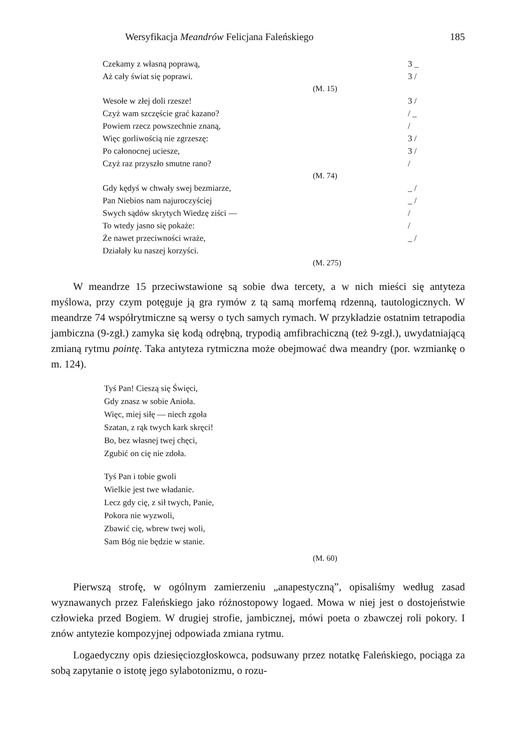Wersyfikacja Meandrów Felicjana Faleńskiego 185
Czekamy z własną poprawą, 3 _
Aż cały świat się poprawi. 3 /
(M. 15)
Wesołe w złej doli rzesze! 3 /
Czyż wam szczęście grać kazano? / _
Powiem rzecz powszechnie znaną, /
Więc gorliwością nie zgrzeszę: 3 /
Po całonocnej uciesze, 3 /
Czyż raz przyszło smutne rano? /
(M. 74)
Gdy kędyś w chwały swej bezmiarze, _ /
Pan Niebios nam najuroczyściej _ /
Swych sądów skrytych Wiedzę ziści — /
To wtedy jasno się pokaże: /
Że nawet przeciwności wraże, _ /
Działały ku naszej korzyści.
(M. 275)
W meandrze 15 przeciwstawione są sobie dwa tercety, a w nich mieści się antyteza myślowa, przy czym potęguje ją gra rymów z tą samą morfemą rdzenną, tautologicznych. W meandrze 74 współrytmiczne są wersy o tych samych rymach. W przykładzie ostatnim tetrapodia jambiczna (9-zgł.) zamyka się kodą odrębną, trypodią amfibrachiczną (też 9-zgł.), uwydatniającą zmianą rytmu pointę. Taka antyteza rytmiczna może obejmować dwa meandry (por. wzmiankę o m. 124).
Tyś Pan! Cieszą się Święci,
Gdy znasz w sobie Anioła.
Więc, miej siłę — niech zgoła
Szatan, z rąk twych kark skręci!
Bo, bez własnej twej chęci,
Zgubić on cię nie zdoła.
Tyś Pan i tobie gwoli
Wielkie jest twe władanie.
Lecz gdy cię, z sił twych, Panie,
Pokora nie wyzwoli,
Zbawić cię, wbrew twej woli,
Sam Bóg nie będzie w stanie.
(M. 60)
Pierwszą strofę, w ogólnym zamierzeniu „anapestyczną”, opisaliśmy według zasad wyznawanych przez Faleńskiego jako różnostopowy logaed. Mowa w niej jest o dostojeństwie człowieka przed Bogiem. W drugiej strofie, jambicznej, mówi poeta o zbawczej roli pokory. I znów antytezie kompozyjnej odpowiada zmiana rytmu.
Logaedyczny opis dziesięciozgłoskowca, podsuwany przez notatkę Faleńskiego, pociąga za sobą zapytanie o istotę jego sylabotonizmu, o rozu-